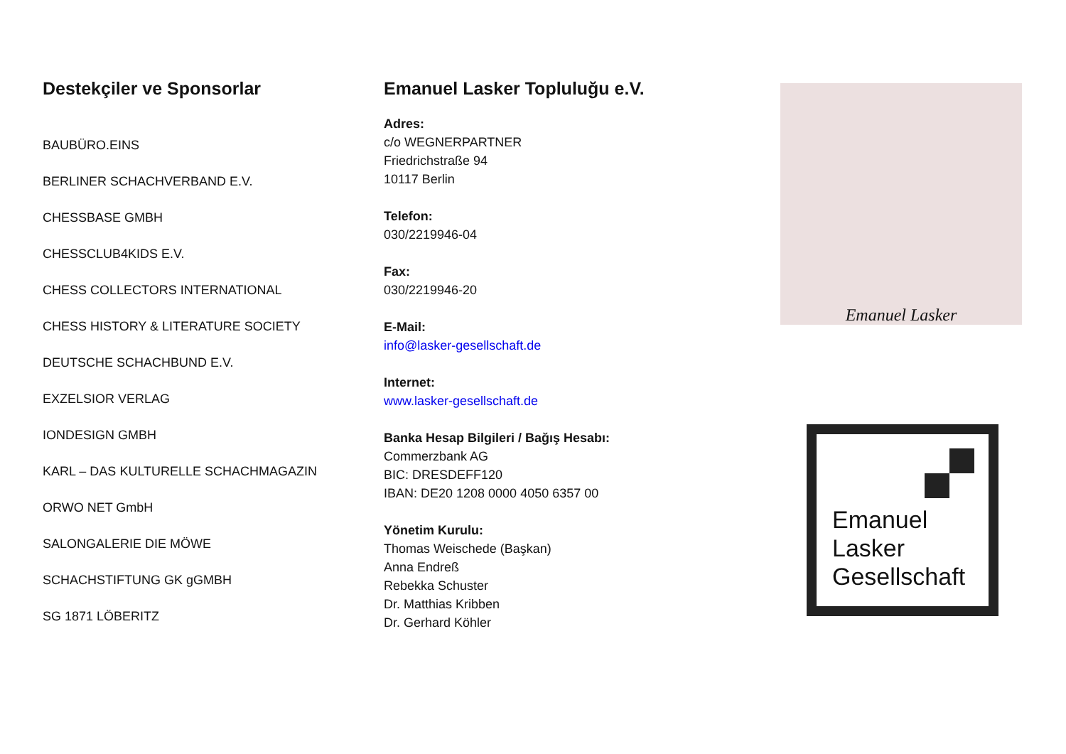Destekçiler ve Sponsorlar
BAUBÜRO.EINS
BERLINER SCHACHVERBAND E.V.
CHESSBASE GMBH
CHESSCLUB4KIDS E.V.
CHESS COLLECTORS INTERNATIONAL
CHESS HISTORY & LITERATURE SOCIETY
DEUTSCHE SCHACHBUND E.V.
EXZELSIOR VERLAG
IONDESIGN GMBH
KARL – DAS KULTURELLE SCHACHMAGAZIN
ORWO NET GmbH
SALONGALERIE DIE MÖWE
SCHACHSTIFTUNG GK gGMBH
SG 1871 LÖBERITZ
Emanuel Lasker Topluluğu e.V.
Adres:
c/o WEGNERPARTNER
Friedrichstraße 94
10117 Berlin
Telefon:
030/2219946-04
Fax:
030/2219946-20
E-Mail:
info@lasker-gesellschaft.de
Internet:
www.lasker-gesellschaft.de
Banka Hesap Bilgileri / Bağış Hesabı:
Commerzbank AG
BIC: DRESDEFF120
IBAN: DE20 1208 0000 4050 6357 00
Yönetim Kurulu:
Thomas Weischede (Başkan)
Anna Endreß
Rebekka Schuster
Dr. Matthias Kribben
Dr. Gerhard Köhler
Emanuel Lasker
Emanuel
Lasker
Gesellschaft